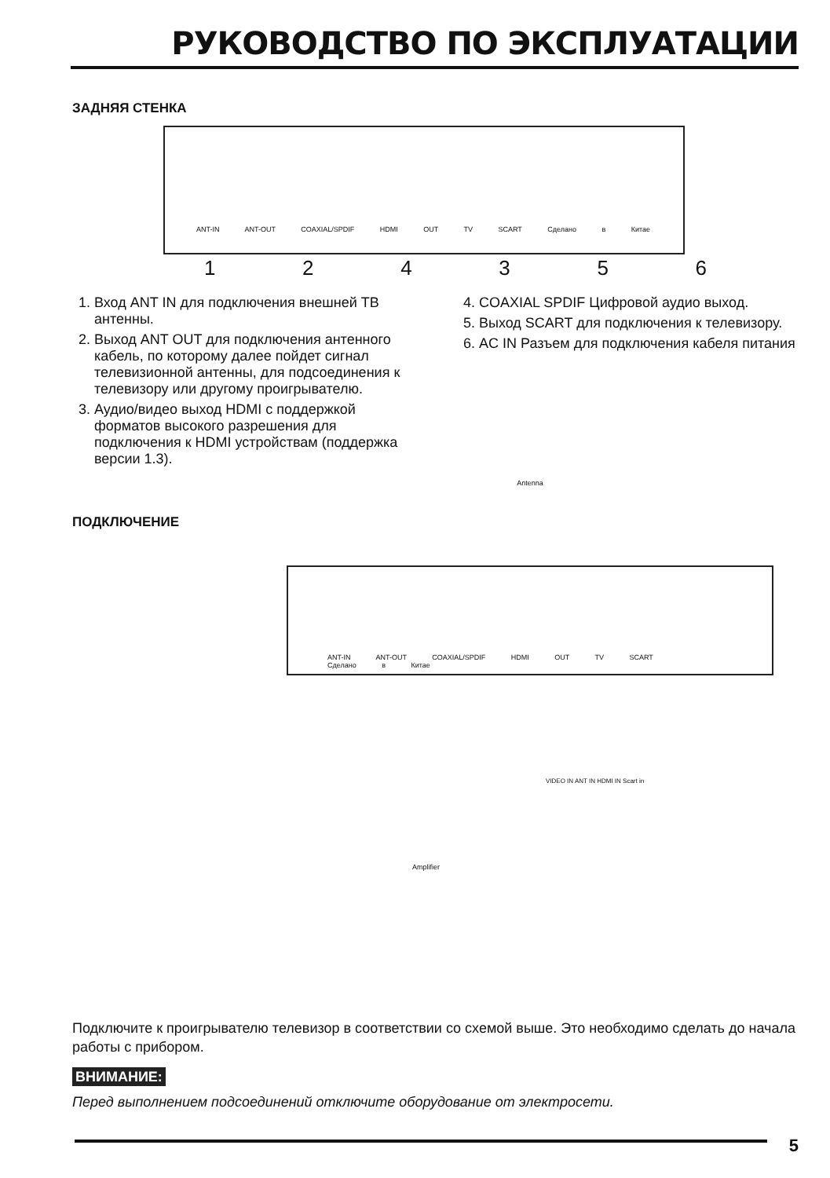РУКОВОДСТВО ПО ЭКСПЛУАТАЦИИ
ЗАДНЯЯ СТЕНКА
ANT-IN ANT-OUT COAXIAL/SPDIF HDMI OUT TV SCART Сделано в Китае
124356
1. Вход ANT IN для подключения внешней ТВ антенны.
2. Выход ANT OUT для подключения антенного кабель, по которому далее пойдет сигнал телевизионной антенны, для подсоединения к телевизору или другому проигрывателю.
3. Аудио/видео выход HDMI с поддержкой форматов высокого разрешения для подключения к HDMI устройствам (поддержка версии 1.3).
4. COAXIAL SPDIF Цифровой аудио выход.
5. Выход SCART для подключения к телевизору.
6. AC IN Разъем для подключения кабеля питания
ПОДКЛЮЧЕНИЕ
Antenna
ANT-IN ANT-OUT COAXIAL/SPDIF HDMI OUT TV SCART Сделано в Китае
VIDEO IN ANT IN HDMI IN Scart in
Amplifier
Подключите к проигрывателю телевизор в соответствии со схемой выше. Это необходимо сделать до начала работы с прибором.
ВНИМАНИЕ:
Перед выполнением подсоединений отключите оборудование от электросети.
5